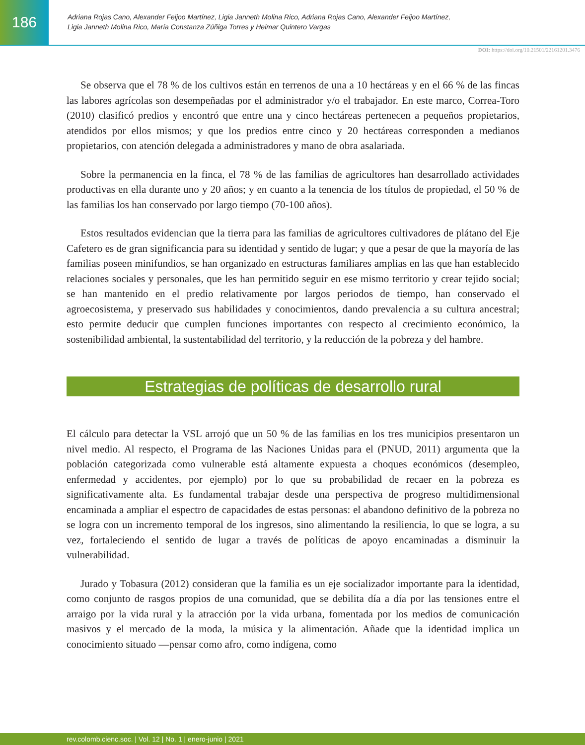186
Adriana Rojas Cano, Alexander Feijoo Martínez, Ligia Janneth Molina Rico, Adriana Rojas Cano, Alexander Feijoo Martínez,
Ligia Janneth Molina Rico, María Constanza Zúñiga Torres y Heimar Quintero Vargas
DOI: https://doi.org/10.21501/22161201.3476
Se observa que el 78 % de los cultivos están en terrenos de una a 10 hectáreas y en el 66 % de las fincas las labores agrícolas son desempeñadas por el administrador y/o el trabajador. En este marco, Correa-Toro (2010) clasificó predios y encontró que entre una y cinco hectáreas pertenecen a pequeños propietarios, atendidos por ellos mismos; y que los predios entre cinco y 20 hectáreas corresponden a medianos propietarios, con atención delegada a administradores y mano de obra asalariada.
Sobre la permanencia en la finca, el 78 % de las familias de agricultores han desarrollado actividades productivas en ella durante uno y 20 años; y en cuanto a la tenencia de los títulos de propiedad, el 50 % de las familias los han conservado por largo tiempo (70-100 años).
Estos resultados evidencian que la tierra para las familias de agricultores cultivadores de plátano del Eje Cafetero es de gran significancia para su identidad y sentido de lugar; y que a pesar de que la mayoría de las familias poseen minifundios, se han organizado en estructuras familiares amplias en las que han establecido relaciones sociales y personales, que les han permitido seguir en ese mismo territorio y crear tejido social; se han mantenido en el predio relativamente por largos periodos de tiempo, han conservado el agroecosistema, y preservado sus habilidades y conocimientos, dando prevalencia a su cultura ancestral; esto permite deducir que cumplen funciones importantes con respecto al crecimiento económico, la sostenibilidad ambiental, la sustentabilidad del territorio, y la reducción de la pobreza y del hambre.
Estrategias de políticas de desarrollo rural
El cálculo para detectar la VSL arrojó que un 50 % de las familias en los tres municipios presentaron un nivel medio. Al respecto, el Programa de las Naciones Unidas para el (PNUD, 2011) argumenta que la población categorizada como vulnerable está altamente expuesta a choques económicos (desempleo, enfermedad y accidentes, por ejemplo) por lo que su probabilidad de recaer en la pobreza es significativamente alta. Es fundamental trabajar desde una perspectiva de progreso multidimensional encaminada a ampliar el espectro de capacidades de estas personas: el abandono definitivo de la pobreza no se logra con un incremento temporal de los ingresos, sino alimentando la resiliencia, lo que se logra, a su vez, fortaleciendo el sentido de lugar a través de políticas de apoyo encaminadas a disminuir la vulnerabilidad.
Jurado y Tobasura (2012) consideran que la familia es un eje socializador importante para la identidad, como conjunto de rasgos propios de una comunidad, que se debilita día a día por las tensiones entre el arraigo por la vida rural y la atracción por la vida urbana, fomentada por los medios de comunicación masivos y el mercado de la moda, la música y la alimentación. Añade que la identidad implica un conocimiento situado —pensar como afro, como indígena, como
rev.colomb.cienc.soc. | Vol. 12 | No. 1 | enero-junio | 2021